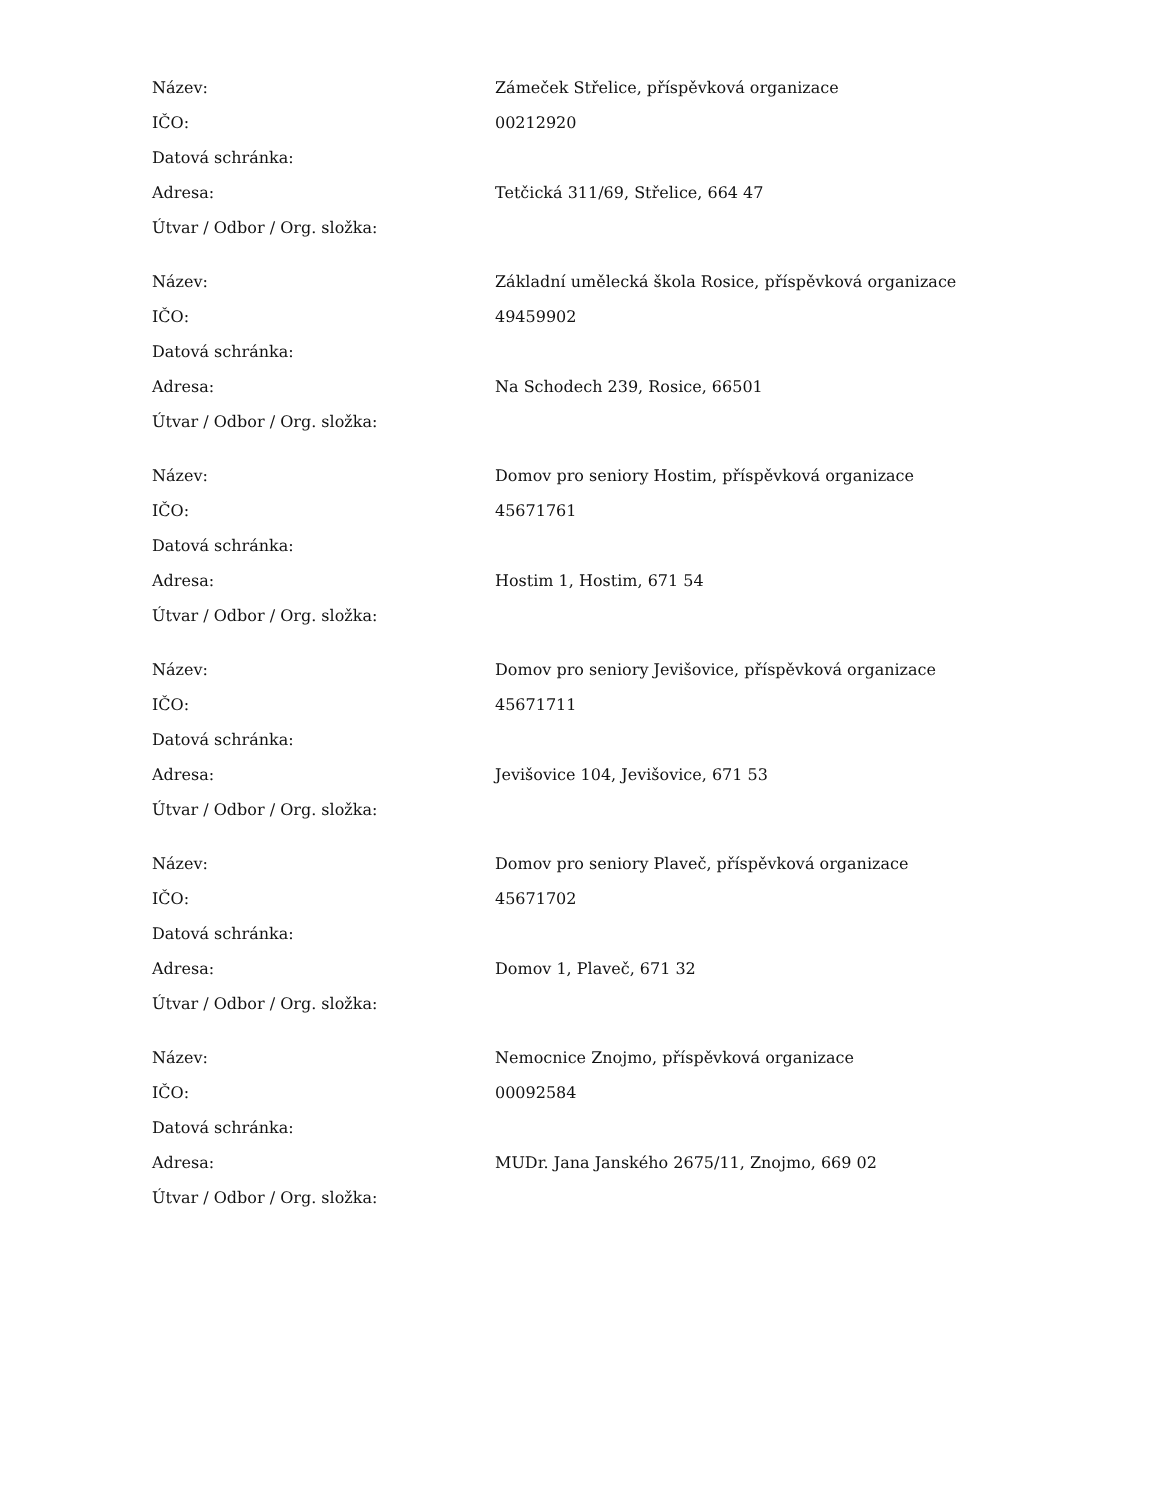| Název: | Zámeček Střelice, příspěvková organizace |
| IČO: | 00212920 |
| Datová schránka: | |
| Adresa: | Tetčická 311/69, Střelice, 664 47 |
| Útvar / Odbor / Org. složka: | |
| Název: | Základní umělecká škola Rosice, příspěvková organizace |
| IČO: | 49459902 |
| Datová schránka: | |
| Adresa: | Na Schodech 239, Rosice, 66501 |
| Útvar / Odbor / Org. složka: | |
| Název: | Domov pro seniory Hostim, příspěvková organizace |
| IČO: | 45671761 |
| Datová schránka: | |
| Adresa: | Hostim 1, Hostim, 671 54 |
| Útvar / Odbor / Org. složka: | |
| Název: | Domov pro seniory Jevišovice, příspěvková organizace |
| IČO: | 45671711 |
| Datová schránka: | |
| Adresa: | Jevišovice 104, Jevišovice, 671 53 |
| Útvar / Odbor / Org. složka: | |
| Název: | Domov pro seniory Plaveč, příspěvková organizace |
| IČO: | 45671702 |
| Datová schránka: | |
| Adresa: | Domov 1, Plaveč, 671 32 |
| Útvar / Odbor / Org. složka: | |
| Název: | Nemocnice Znojmo, příspěvková organizace |
| IČO: | 00092584 |
| Datová schránka: | |
| Adresa: | MUDr. Jana Janského 2675/11, Znojmo, 669 02 |
| Útvar / Odbor / Org. složka: | |